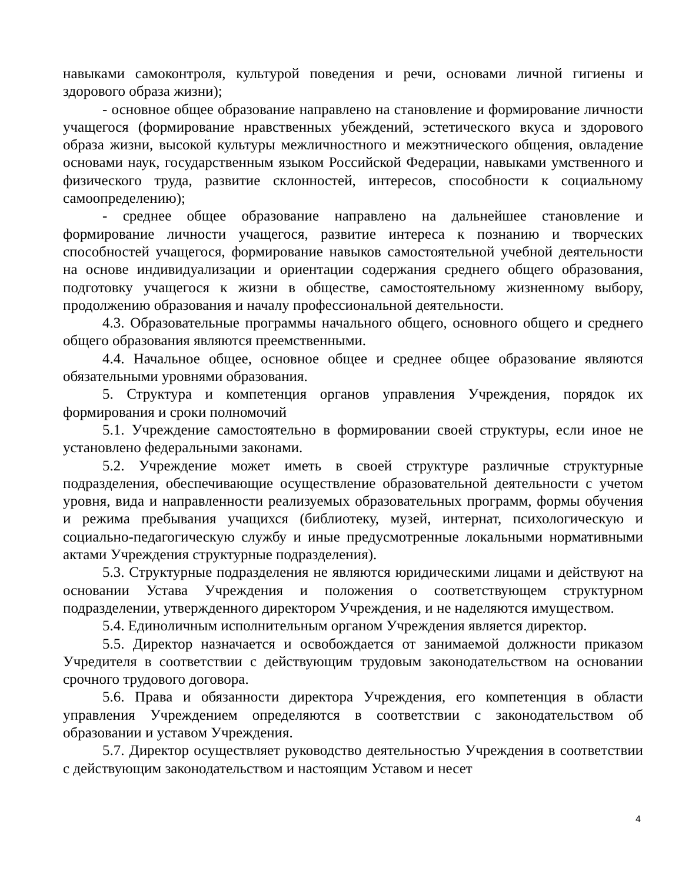навыками самоконтроля, культурой поведения и речи, основами личной гигиены и здорового образа жизни);
- основное общее образование направлено на становление и формирование личности учащегося (формирование нравственных убеждений, эстетического вкуса и здорового образа жизни, высокой культуры межличностного и межэтнического общения, овладение основами наук, государственным языком Российской Федерации, навыками умственного и физического труда, развитие склонностей, интересов, способности к социальному самоопределению);
- среднее общее образование направлено на дальнейшее становление и формирование личности учащегося, развитие интереса к познанию и творческих способностей учащегося, формирование навыков самостоятельной учебной деятельности на основе индивидуализации и ориентации содержания среднего общего образования, подготовку учащегося к жизни в обществе, самостоятельному жизненному выбору, продолжению образования и началу профессиональной деятельности.
4.3. Образовательные программы начального общего, основного общего и среднего общего образования являются преемственными.
4.4. Начальное общее, основное общее и среднее общее образование являются обязательными уровнями образования.
5. Структура и компетенция органов управления Учреждения, порядок их формирования и сроки полномочий
5.1. Учреждение самостоятельно в формировании своей структуры, если иное не установлено федеральными законами.
5.2. Учреждение может иметь в своей структуре различные структурные подразделения, обеспечивающие осуществление образовательной деятельности с учетом уровня, вида и направленности реализуемых образовательных программ, формы обучения и режима пребывания учащихся (библиотеку, музей, интернат, психологическую и социально-педагогическую службу и иные предусмотренные локальными нормативными актами Учреждения структурные подразделения).
5.3. Структурные подразделения не являются юридическими лицами и действуют на основании Устава Учреждения и положения о соответствующем структурном подразделении, утвержденного директором Учреждения, и не наделяются имуществом.
5.4. Единоличным исполнительным органом Учреждения является директор.
5.5. Директор назначается и освобождается от занимаемой должности приказом Учредителя в соответствии с действующим трудовым законодательством на основании срочного трудового договора.
5.6. Права и обязанности директора Учреждения, его компетенция в области управления Учреждением определяются в соответствии с законодательством об образовании и уставом Учреждения.
5.7. Директор осуществляет руководство деятельностью Учреждения в соответствии с действующим законодательством и настоящим Уставом и несет
4